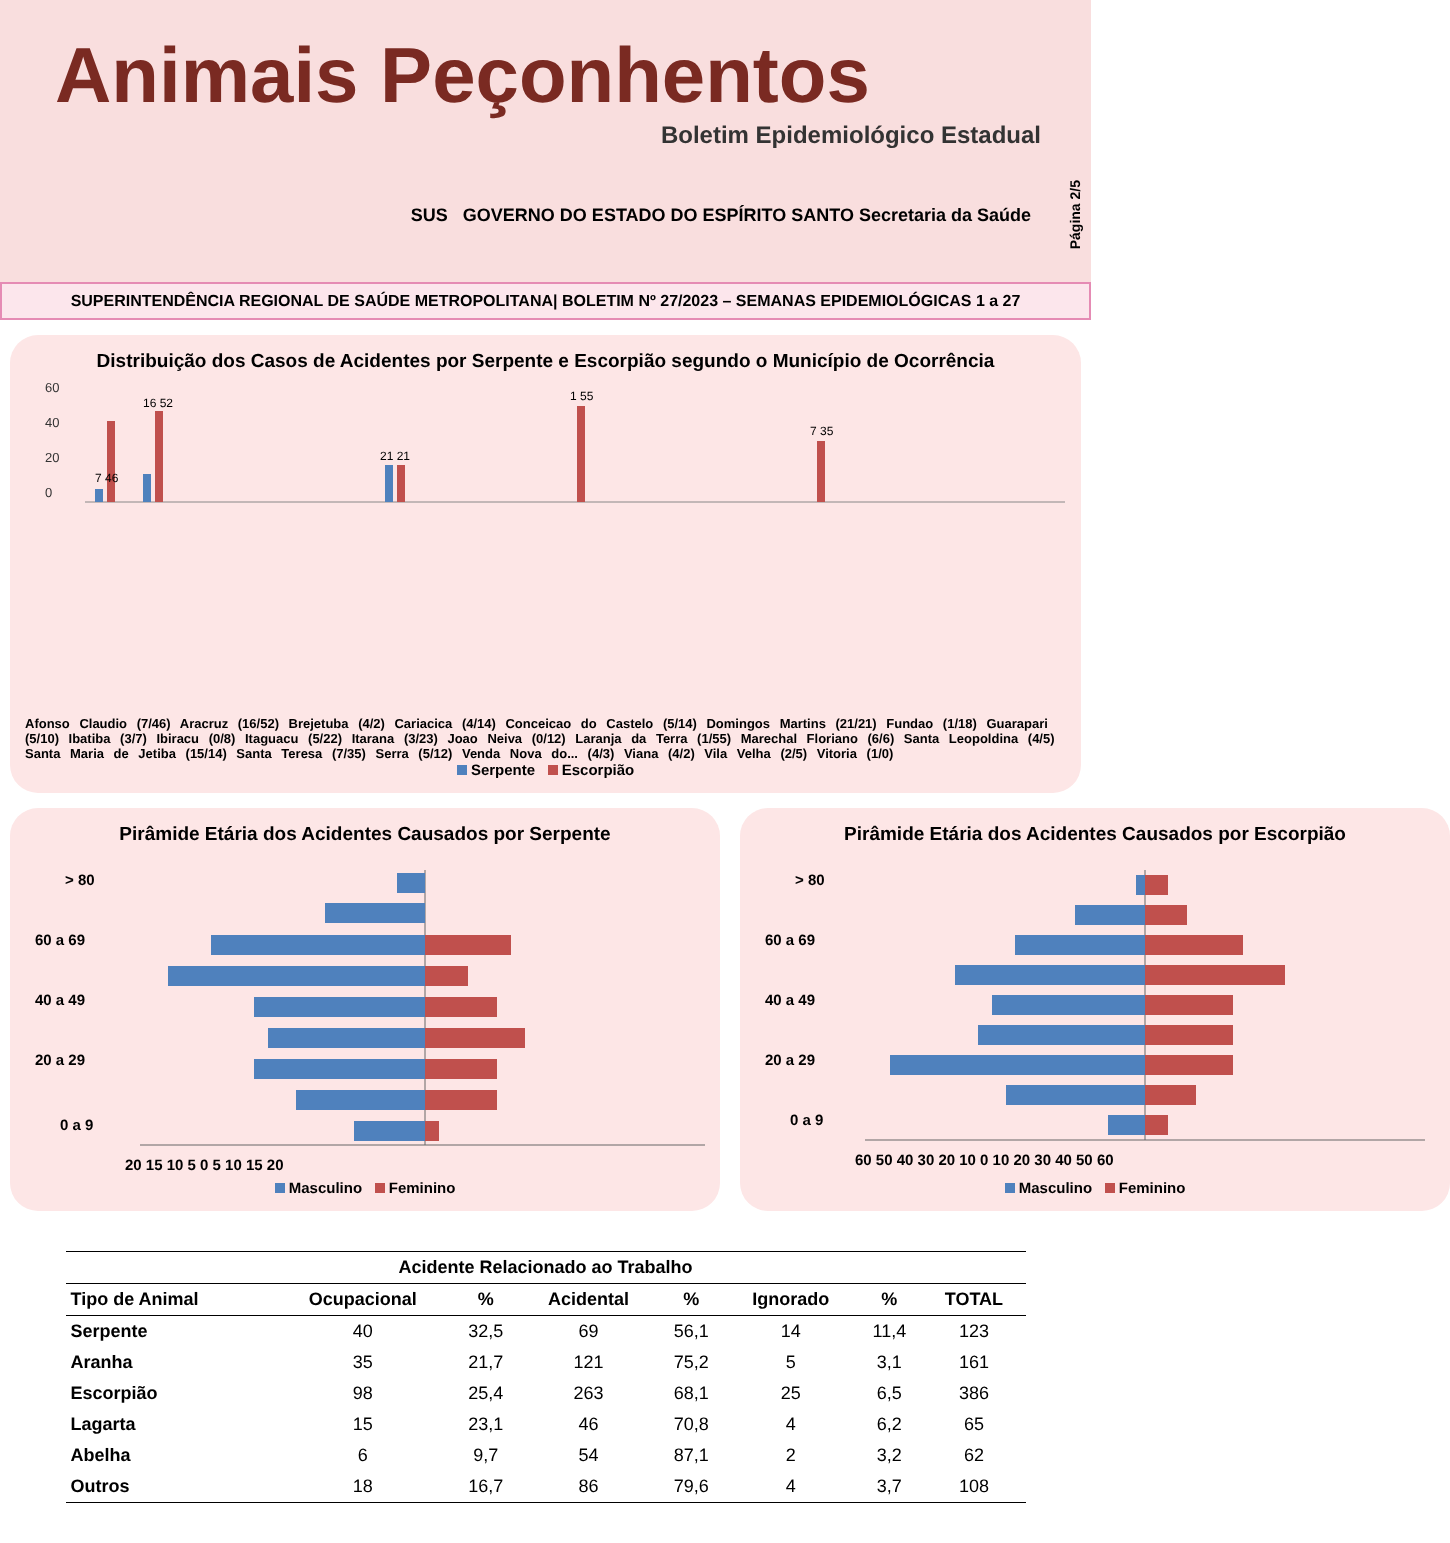Animais Peçonhentos
Boletim Epidemiológico Estadual
SUS GOVERNO DO ESTADO DO ESPÍRITO SANTO Secretaria da Saúde
Página 2/5
SUPERINTENDÊNCIA REGIONAL DE SAÚDE METROPOLITANA| BOLETIM Nº 27/2023 – SEMANAS EPIDEMIOLÓGICAS 1 a 27
Distribuição dos Casos de Acidentes por Serpente e Escorpião segundo o Município de Ocorrência
60
40
20
0
7 46
16 52
21 21
1 55
7 35
Afonso Claudio (7/46) Aracruz (16/52) Brejetuba (4/2) Cariacica (4/14) Conceicao do Castelo (5/14) Domingos Martins (21/21) Fundao (1/18) Guarapari (5/10) Ibatiba (3/7) Ibiracu (0/8) Itaguacu (5/22) Itarana (3/23) Joao Neiva (0/12) Laranja da Terra (1/55) Marechal Floriano (6/6) Santa Leopoldina (4/5) Santa Maria de Jetiba (15/14) Santa Teresa (7/35) Serra (5/12) Venda Nova do... (4/3) Viana (4/2) Vila Velha (2/5) Vitoria (1/0)
Serpente Escorpião
Pirâmide Etária dos Acidentes Causados por Serpente
> 80
60 a 69
40 a 49
20 a 29
0 a 9
20 15 10 5 0 5 10 15 20
Masculino Feminino
Pirâmide Etária dos Acidentes Causados por Escorpião
> 80
60 a 69
40 a 49
20 a 29
0 a 9
60 50 40 30 20 10 0 10 20 30 40 50 60
Masculino Feminino
| Acidente Relacionado ao Trabalho | | | | | | | |
| --- | --- | --- | --- | --- | --- | --- | --- |
| Tipo de Animal | Ocupacional | % | Acidental | % | Ignorado | % | TOTAL |
| Serpente | 40 | 32,5 | 69 | 56,1 | 14 | 11,4 | 123 |
| Aranha | 35 | 21,7 | 121 | 75,2 | 5 | 3,1 | 161 |
| Escorpião | 98 | 25,4 | 263 | 68,1 | 25 | 6,5 | 386 |
| Lagarta | 15 | 23,1 | 46 | 70,8 | 4 | 6,2 | 65 |
| Abelha | 6 | 9,7 | 54 | 87,1 | 2 | 3,2 | 62 |
| Outros | 18 | 16,7 | 86 | 79,6 | 4 | 3,7 | 108 |